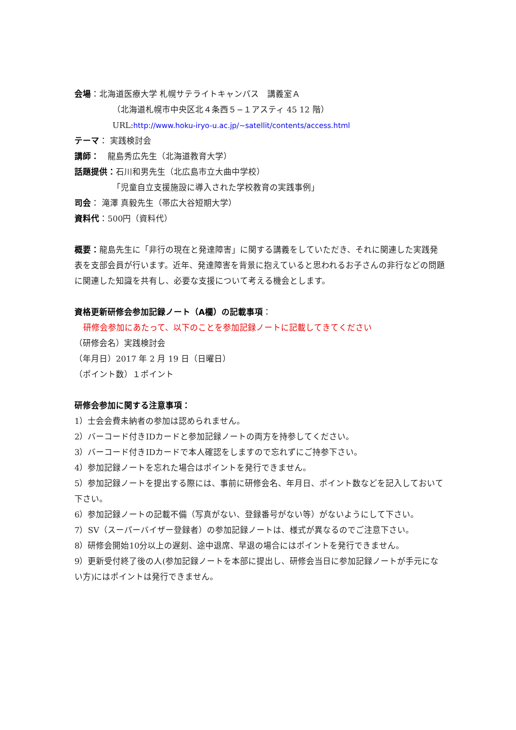会場：北海道医療大学 札幌サテライトキャンパス　講義室Ａ
（北海道札幌市中央区北４条西５−１アスティ 45 12 階）
URL:http://www.hoku-iryo-u.ac.jp/~satellit/contents/access.html
テーマ： 実践検討会
講師：　龍島秀広先生（北海道教育大学）
話題提供：石川和男先生（北広島市立大曲中学校）
「児童自立支援施設に導入された学校教育の実践事例」
司会： 滝澤 真毅先生（帯広大谷短期大学）
資料代：500円（資料代）
概要：龍島先生に「非行の現在と発達障害」に関する講義をしていただき、それに関連した実践発表を支部会員が行います。近年、発達障害を背景に抱えていると思われるお子さんの非行などの問題に関連した知識を共有し、必要な支援について考える機会とします。
資格更新研修会参加記録ノート（A欄）の記載事項：
研修会参加にあたって、以下のことを参加記録ノートに記載してきてください
（研修会名）実践検討会
（年月日）2017 年 2 月 19 日（日曜日）
（ポイント数）１ポイント
研修会参加に関する注意事項：
1）士会会費未納者の参加は認められません。
2）バーコード付きIDカードと参加記録ノートの両方を持参してください。
3）バーコード付きIDカードで本人確認をしますので忘れずにご持参下さい。
4）参加記録ノートを忘れた場合はポイントを発行できません。
5）参加記録ノートを提出する際には、事前に研修会名、年月日、ポイント数などを記入しておいて下さい。
6）参加記録ノートの記載不備（写真がない、登録番号がない等）がないようにして下さい。
7）SV（スーパーバイザー登録者）の参加記録ノートは、様式が異なるのでご注意下さい。
8）研修会開始10分以上の遅刻、途中退席、早退の場合にはポイントを発行できません。
9）更新受付終了後の人(参加記録ノートを本部に提出し、研修会当日に参加記録ノートが手元にない方)にはポイントは発行できません。